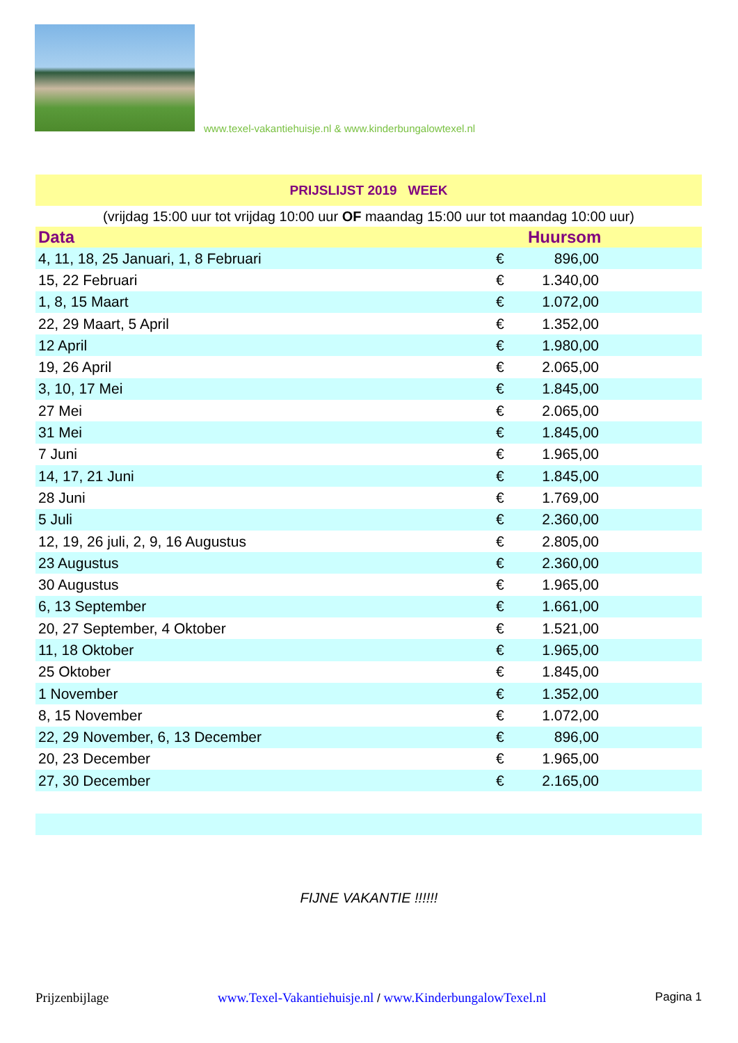www.texel-vakantiehuisje.nl & www.kinderbungalowtexel.nl
| PRIJSLIJST 2019 WEEK | | | |
| (vrijdag 15:00 uur tot vrijdag 10:00 uur OF maandag 15:00 uur tot maandag 10:00 uur) | | | |
| Data | Huursom | | |
| 4, 11, 18, 25 Januari, 1, 8 Februari | € | 896,00 | |
| 15, 22 Februari | € | 1.340,00 | |
| 1, 8, 15 Maart | € | 1.072,00 | |
| 22, 29 Maart, 5 April | € | 1.352,00 | |
| 12 April | € | 1.980,00 | |
| 19, 26 April | € | 2.065,00 | |
| 3, 10, 17 Mei | € | 1.845,00 | |
| 27 Mei | € | 2.065,00 | |
| 31 Mei | € | 1.845,00 | |
| 7 Juni | € | 1.965,00 | |
| 14, 17, 21 Juni | € | 1.845,00 | |
| 28 Juni | € | 1.769,00 | |
| 5 Juli | € | 2.360,00 | |
| 12, 19, 26 juli, 2, 9, 16 Augustus | € | 2.805,00 | |
| 23 Augustus | € | 2.360,00 | |
| 30 Augustus | € | 1.965,00 | |
| 6, 13 September | € | 1.661,00 | |
| 20, 27 September, 4 Oktober | € | 1.521,00 | |
| 11, 18 Oktober | € | 1.965,00 | |
| 25 Oktober | € | 1.845,00 | |
| 1 November | € | 1.352,00 | |
| 8, 15 November | € | 1.072,00 | |
| 22, 29 November, 6, 13 December | € | 896,00 | |
| 20, 23 December | € | 1.965,00 | |
| 27, 30 December | € | 2.165,00 | |
FIJNE VAKANTIE !!!!!!
Prijzenbijlage www.Texel-Vakantiehuisje.nl / www.KinderbungalowTexel.nl Pagina 1